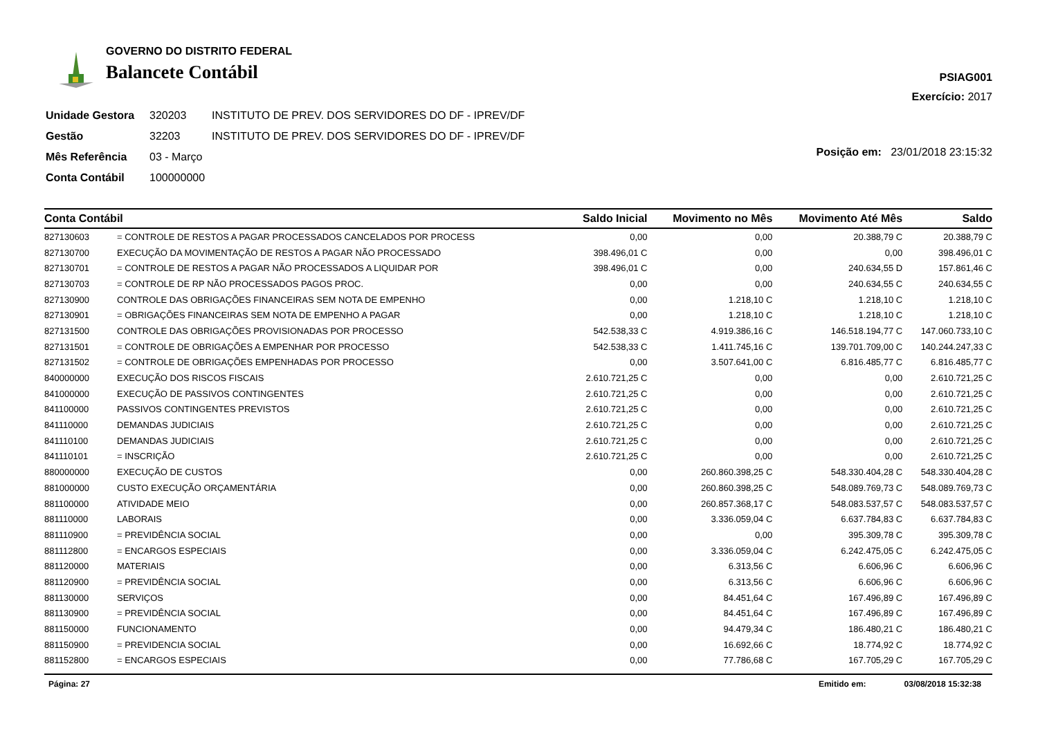GOVERNO DO DISTRITO FEDERAL
Balancete Contábil
PSIAG001
Exercício: 2017
| Unidade Gestora | 320203 | INSTITUTO DE PREV. DOS SERVIDORES DO DF - IPREV/DF |
| Gestão | 32203 | INSTITUTO DE PREV. DOS SERVIDORES DO DF - IPREV/DF |
| Mês Referência | 03 - Março | |
| Conta Contábil | 100000000 | |
Posição em: 23/01/2018 23:15:32
| Conta Contábil | | Saldo Inicial | Movimento no Mês | Movimento Até Mês | Saldo |
| --- | --- | --- | --- | --- | --- |
| 827130603 | = CONTROLE DE RESTOS A PAGAR PROCESSADOS CANCELADOS POR PROCESS | 0,00 | 0,00 | 20.388,79 C | 20.388,79 C |
| 827130700 | EXECUÇÃO DA MOVIMENTAÇÃO DE RESTOS A PAGAR NÃO PROCESSADO | 398.496,01 C | 0,00 | 0,00 | 398.496,01 C |
| 827130701 | = CONTROLE DE RESTOS A PAGAR NÃO PROCESSADOS A LIQUIDAR POR | 398.496,01 C | 0,00 | 240.634,55 D | 157.861,46 C |
| 827130703 | = CONTROLE DE RP NÃO PROCESSADOS PAGOS PROC. | 0,00 | 0,00 | 240.634,55 C | 240.634,55 C |
| 827130900 | CONTROLE DAS OBRIGAÇÕES FINANCEIRAS SEM NOTA DE EMPENHO | 0,00 | 1.218,10 C | 1.218,10 C | 1.218,10 C |
| 827130901 | = OBRIGAÇÕES FINANCEIRAS SEM NOTA DE EMPENHO A PAGAR | 0,00 | 1.218,10 C | 1.218,10 C | 1.218,10 C |
| 827131500 | CONTROLE DAS OBRIGAÇÕES PROVISIONADAS POR PROCESSO | 542.538,33 C | 4.919.386,16 C | 146.518.194,77 C | 147.060.733,10 C |
| 827131501 | = CONTROLE DE OBRIGAÇÕES A EMPENHAR POR PROCESSO | 542.538,33 C | 1.411.745,16 C | 139.701.709,00 C | 140.244.247,33 C |
| 827131502 | = CONTROLE DE OBRIGAÇÕES EMPENHADAS POR PROCESSO | 0,00 | 3.507.641,00 C | 6.816.485,77 C | 6.816.485,77 C |
| 840000000 | EXECUÇÃO DOS RISCOS FISCAIS | 2.610.721,25 C | 0,00 | 0,00 | 2.610.721,25 C |
| 841000000 | EXECUÇÃO DE PASSIVOS CONTINGENTES | 2.610.721,25 C | 0,00 | 0,00 | 2.610.721,25 C |
| 841100000 | PASSIVOS CONTINGENTES PREVISTOS | 2.610.721,25 C | 0,00 | 0,00 | 2.610.721,25 C |
| 841110000 | DEMANDAS JUDICIAIS | 2.610.721,25 C | 0,00 | 0,00 | 2.610.721,25 C |
| 841110100 | DEMANDAS JUDICIAIS | 2.610.721,25 C | 0,00 | 0,00 | 2.610.721,25 C |
| 841110101 | = INSCRIÇÃO | 2.610.721,25 C | 0,00 | 0,00 | 2.610.721,25 C |
| 880000000 | EXECUÇÃO DE CUSTOS | 0,00 | 260.860.398,25 C | 548.330.404,28 C | 548.330.404,28 C |
| 881000000 | CUSTO EXECUÇÃO ORÇAMENTÁRIA | 0,00 | 260.860.398,25 C | 548.089.769,73 C | 548.089.769,73 C |
| 881100000 | ATIVIDADE MEIO | 0,00 | 260.857.368,17 C | 548.083.537,57 C | 548.083.537,57 C |
| 881110000 | LABORAIS | 0,00 | 3.336.059,04 C | 6.637.784,83 C | 6.637.784,83 C |
| 881110900 | = PREVIDÊNCIA SOCIAL | 0,00 | 0,00 | 395.309,78 C | 395.309,78 C |
| 881112800 | = ENCARGOS ESPECIAIS | 0,00 | 3.336.059,04 C | 6.242.475,05 C | 6.242.475,05 C |
| 881120000 | MATERIAIS | 0,00 | 6.313,56 C | 6.606,96 C | 6.606,96 C |
| 881120900 | = PREVIDÊNCIA SOCIAL | 0,00 | 6.313,56 C | 6.606,96 C | 6.606,96 C |
| 881130000 | SERVIÇOS | 0,00 | 84.451,64 C | 167.496,89 C | 167.496,89 C |
| 881130900 | = PREVIDÊNCIA SOCIAL | 0,00 | 84.451,64 C | 167.496,89 C | 167.496,89 C |
| 881150000 | FUNCIONAMENTO | 0,00 | 94.479,34 C | 186.480,21 C | 186.480,21 C |
| 881150900 | = PREVIDENCIA SOCIAL | 0,00 | 16.692,66 C | 18.774,92 C | 18.774,92 C |
| 881152800 | = ENCARGOS ESPECIAIS | 0,00 | 77.786,68 C | 167.705,29 C | 167.705,29 C |
Página: 27 Emitido em: 03/08/2018 15:32:38